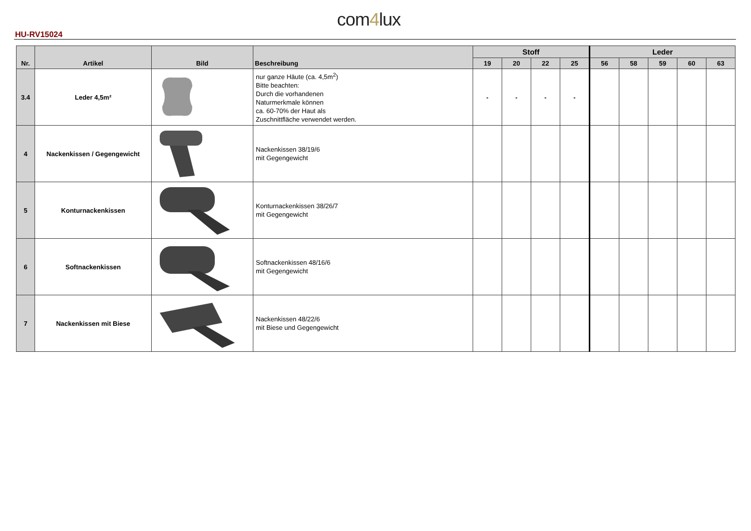com4lux
HU-RV15024
| Nr. | Artikel | Bild | Beschreibung | Stoff | | | | Leder | | | | |
| --- | --- | --- | --- | --- | --- | --- | --- | --- | --- | --- | --- | --- |
| | | | | 19 | 20 | 22 | 25 | 56 | 58 | 59 | 60 | 63 |
| 3.4 | Leder 4,5m² | | nur ganze Häute (ca. 4,5m<sup>2</sup>) Bitte beachten: Durch die vorhandenen Naturmerkmale können ca. 60-70% der Haut als Zuschnittfläche verwendet werden. | - | - | - | - | | | | | |
| 4 | Nackenkissen / Gegengewicht | | Nackenkissen 38/19/6 mit Gegengewicht | | | | | | | | | |
| 5 | Konturnackenkissen | | Konturnackenkissen 38/26/7 mit Gegengewicht | | | | | | | | | |
| 6 | Softnackenkissen | | Softnackenkissen 48/16/6 mit Gegengewicht | | | | | | | | | |
| 7 | Nackenkissen mit Biese | | Nackenkissen 48/22/6 mit Biese und Gegengewicht | | | | | | | | | |